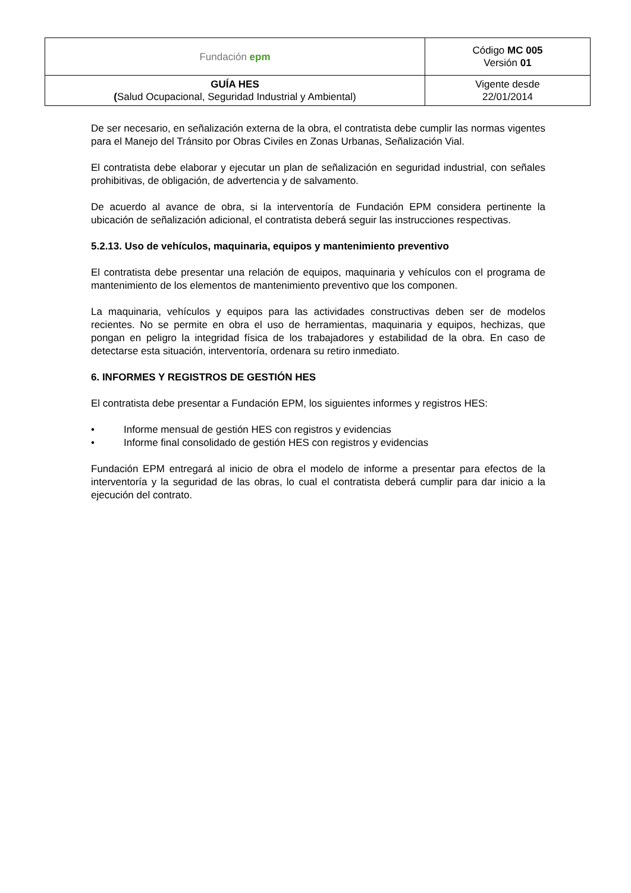| Fundación epm | Código MC 005 Versión 01 |
| GUÍA HES ( Salud Ocupacional, Seguridad Industrial y Ambiental) | Vigente desde 22/01/2014 |
De ser necesario, en señalización externa de la obra, el contratista debe cumplir las normas vigentes para el Manejo del Tránsito por Obras Civiles en Zonas Urbanas, Señalización Vial.
El contratista debe elaborar y ejecutar un plan de señalización en seguridad industrial, con señales prohibitivas, de obligación, de advertencia y de salvamento.
De acuerdo al avance de obra, si la interventoría de Fundación EPM considera pertinente la ubicación de señalización adicional, el contratista deberá seguir las instrucciones respectivas.
5.2.13. Uso de vehículos, maquinaria, equipos y mantenimiento preventivo
El contratista debe presentar una relación de equipos, maquinaria y vehículos con el programa de mantenimiento de los elementos de mantenimiento preventivo que los componen.
La maquinaria, vehículos y equipos para las actividades constructivas deben ser de modelos recientes. No se permite en obra el uso de herramientas, maquinaria y equipos, hechizas, que pongan en peligro la integridad física de los trabajadores y estabilidad de la obra. En caso de detectarse esta situación, interventoría, ordenara su retiro inmediato.
6. INFORMES Y REGISTROS DE GESTIÓN HES
El contratista debe presentar a Fundación EPM, los siguientes informes y registros HES:
• Informe mensual de gestión HES con registros y evidencias
• Informe final consolidado de gestión HES con registros y evidencias
Fundación EPM entregará al inicio de obra el modelo de informe a presentar para efectos de la interventoría y la seguridad de las obras, lo cual el contratista deberá cumplir para dar inicio a la ejecución del contrato.